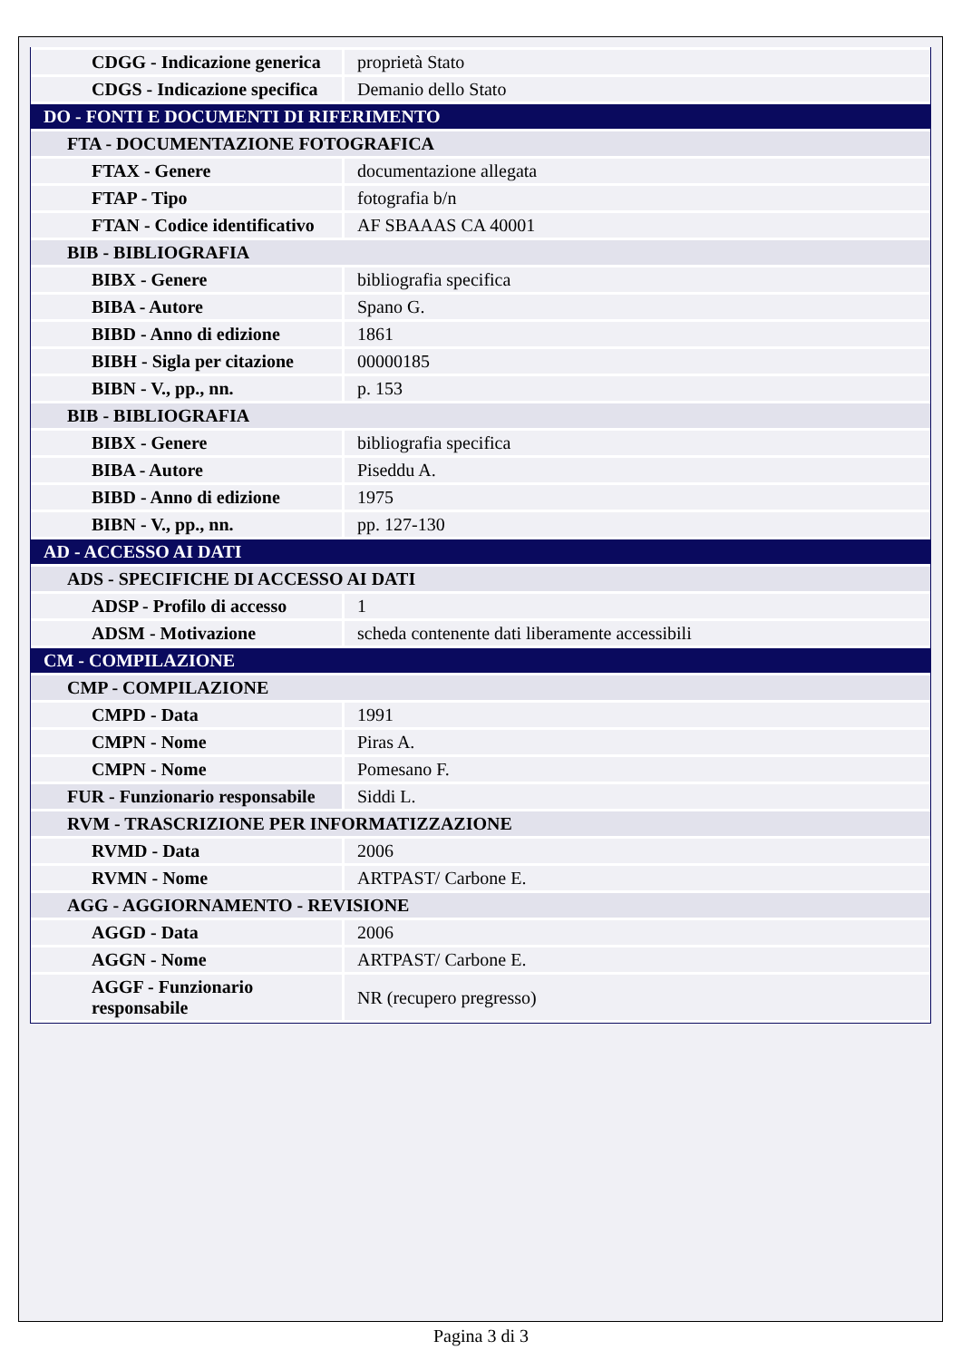| CDGG - Indicazione generica | proprietà Stato |
| CDGS - Indicazione specifica | Demanio dello Stato |
| DO - FONTI E DOCUMENTI DI RIFERIMENTO | |
| FTA - DOCUMENTAZIONE FOTOGRAFICA | |
| FTAX - Genere | documentazione allegata |
| FTAP - Tipo | fotografia b/n |
| FTAN - Codice identificativo | AF SBAAAS CA 40001 |
| BIB - BIBLIOGRAFIA | |
| BIBX - Genere | bibliografia specifica |
| BIBA - Autore | Spano G. |
| BIBD - Anno di edizione | 1861 |
| BIBH - Sigla per citazione | 00000185 |
| BIBN - V., pp., nn. | p. 153 |
| BIB - BIBLIOGRAFIA | |
| BIBX - Genere | bibliografia specifica |
| BIBA - Autore | Piseddu A. |
| BIBD - Anno di edizione | 1975 |
| BIBN - V., pp., nn. | pp. 127-130 |
| AD - ACCESSO AI DATI | |
| ADS - SPECIFICHE DI ACCESSO AI DATI | |
| ADSP - Profilo di accesso | 1 |
| ADSM - Motivazione | scheda contenente dati liberamente accessibili |
| CM - COMPILAZIONE | |
| CMP - COMPILAZIONE | |
| CMPD - Data | 1991 |
| CMPN - Nome | Piras A. |
| CMPN - Nome | Pomesano F. |
| FUR - Funzionario responsabile | Siddi L. |
| RVM - TRASCRIZIONE PER INFORMATIZZAZIONE | |
| RVMD - Data | 2006 |
| RVMN - Nome | ARTPAST/ Carbone E. |
| AGG - AGGIORNAMENTO - REVISIONE | |
| AGGD - Data | 2006 |
| AGGN - Nome | ARTPAST/ Carbone E. |
| AGGF - Funzionario responsabile | NR (recupero pregresso) |
Pagina 3 di 3